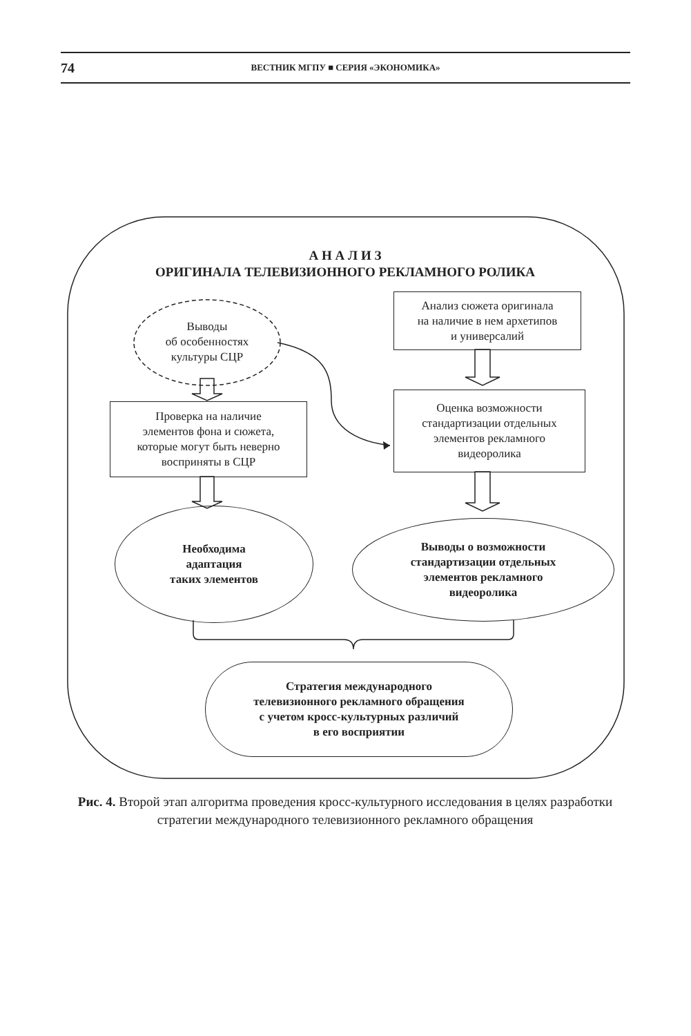74 ВЕСТНИК МГПУ ■ СЕРИЯ «ЭКОНОМИКА»
А Н А Л И З
ОРИГИНАЛА ТЕЛЕВИЗИОННОГО РЕКЛАМНОГО РОЛИКА
Выводы
об особенностях
культуры СЦР
Анализ сюжета оригинала
на наличие в нем архетипов
и универсалий
Проверка на наличие
элементов фона и сюжета,
которые могут быть неверно
восприняты в СЦР
Оценка возможности
стандартизации отдельных
элементов рекламного
видеоролика
Необходима
адаптация
таких элементов
Выводы о возможности
стандартизации отдельных
элементов рекламного
видеоролика
Стратегия международного
телевизионного рекламного обращения
с учетом кросс-культурных различий
в его восприятии
Рис. 4. Второй этап алгоритма проведения кросс-культурного исследования в целях разработки стратегии международного телевизионного рекламного обращения